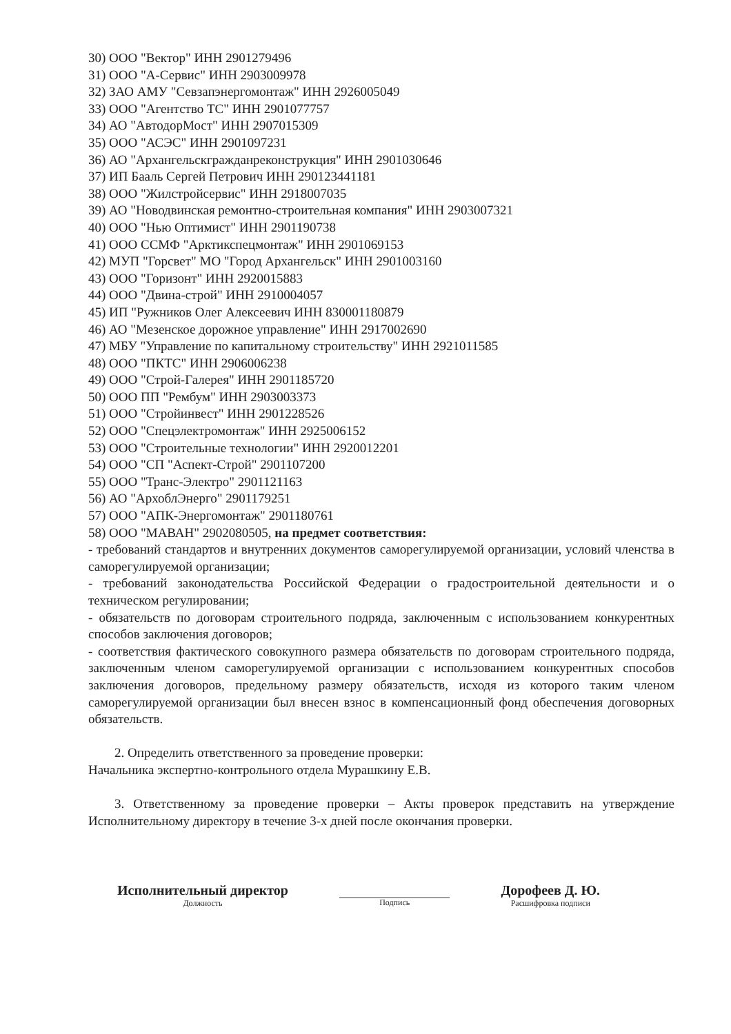30) ООО "Вектор" ИНН 2901279496
31) ООО "А-Сервис" ИНН 2903009978
32) ЗАО АМУ "Севзапэнергомонтаж" ИНН 2926005049
33) ООО "Агентство ТС" ИНН 2901077757
34) АО "АвтодорМост" ИНН 2907015309
35) ООО "АСЭС" ИНН 2901097231
36) АО "Архангельскгражданреконструкция" ИНН 2901030646
37) ИП Бааль Сергей Петрович ИНН 290123441181
38) ООО "Жилстройсервис" ИНН 2918007035
39) АО "Новодвинская ремонтно-строительная компания" ИНН 2903007321
40) ООО "Нью Оптимист" ИНН 2901190738
41) ООО ССМФ "Арктикспецмонтаж" ИНН 2901069153
42) МУП "Горсвет" МО "Город Архангельск" ИНН 2901003160
43) ООО "Горизонт" ИНН 2920015883
44) ООО "Двина-строй" ИНН 2910004057
45) ИП "Ружников Олег Алексеевич ИНН 830001180879
46) АО "Мезенское дорожное управление" ИНН 2917002690
47) МБУ "Управление по капитальному строительству" ИНН 2921011585
48) ООО "ПКТС" ИНН 2906006238
49) ООО "Строй-Галерея" ИНН 2901185720
50) ООО ПП "Рембум" ИНН 2903003373
51) ООО "Стройинвест" ИНН 2901228526
52) ООО "Спецэлектромонтаж" ИНН 2925006152
53) ООО "Строительные технологии" ИНН 2920012201
54) ООО "СП "Аспект-Строй" 2901107200
55) ООО "Транс-Электро" 2901121163
56) АО "АрхоблЭнерго" 2901179251
57) ООО "АПК-Энергомонтаж" 2901180761
58) ООО "МАВАН" 2902080505, на предмет соответствия:
- требований стандартов и внутренних документов саморегулируемой организации, условий членства в саморегулируемой организации;
- требований законодательства Российской Федерации о градостроительной деятельности и о техническом регулировании;
- обязательств по договорам строительного подряда, заключенным с использованием конкурентных способов заключения договоров;
- соответствия фактического совокупного размера обязательств по договорам строительного подряда, заключенным членом саморегулируемой организации с использованием конкурентных способов заключения договоров, предельному размеру обязательств, исходя из которого таким членом саморегулируемой организации был внесен взнос в компенсационный фонд обеспечения договорных обязательств.
2. Определить ответственного за проведение проверки:
Начальника экспертно-контрольного отдела Мурашкину Е.В.
3. Ответственному за проведение проверки – Акты проверок представить на утверждение Исполнительному директору в течение 3-х дней после окончания проверки.
Исполнительный директор
Должность
Подпись
Дорофеев Д. Ю.
Расшифровка подписи